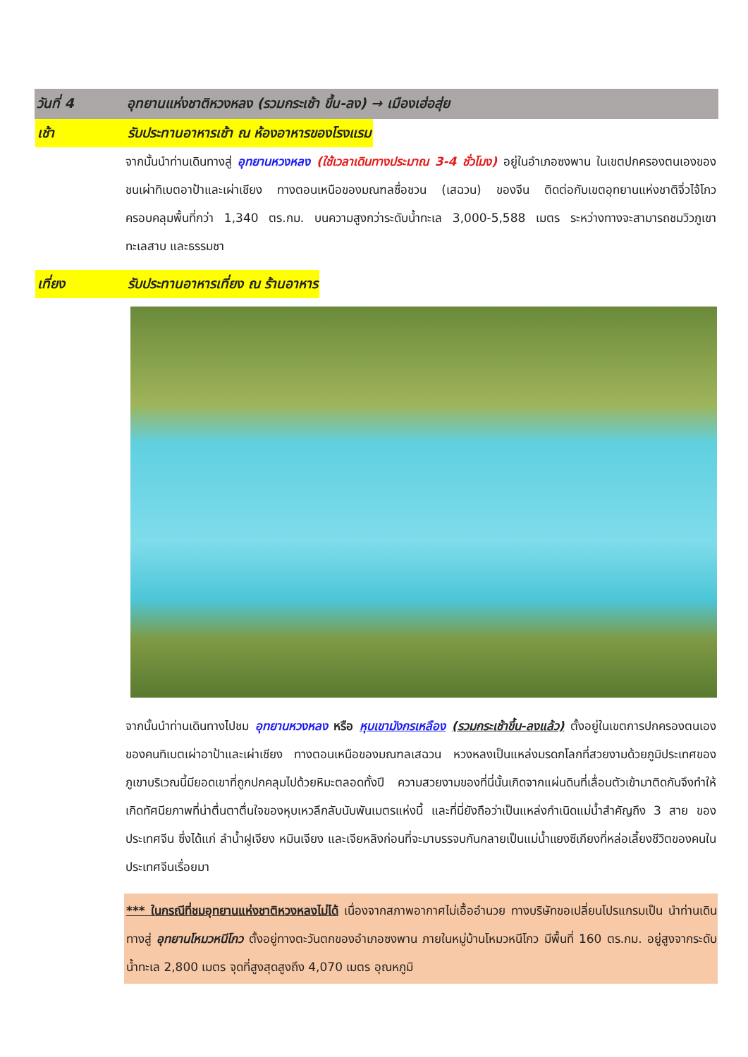วันที่ 4 อุทยานแห่งชาติหวงหลง (รวมกระเช้า ขึ้น-ลง) → เมืองเฮ่อสุ่ย
เช้า รับประทานอาหารเช้า ณ ห้องอาหารของโรงแรม
จากนั้นนำท่านเดินทางสู่ อุทยานหวงหลง (ใช้เวลาเดินทางประมาณ 3-4 ชั่วโมง) อยู่ในอำเภอซงพาน ในเขตปกครองตนเองของชนเผ่าทิเบตอาป้าและเผ่าเชียง ทางตอนเหนือของมณฑลซื่อชวน (เสฉวน) ของจีน ติดต่อกับเขตอุทยานแห่งชาติจิ่วไจ้โกว ครอบคลุมพื้นที่กว่า 1,340 ตร.กม. บนความสูงกว่าระดับน้ำทะเล 3,000-5,588 เมตร ระหว่างทางจะสามารถชมวิวภูเขา ทะเลสาบ และธรรมชา
เที่ยง รับประทานอาหารเที่ยง ณ ร้านอาหาร
จากนั้นนำท่านเดินทางไปชม อุทยานหวงหลง หรือ หุบเขามังกรเหลือง (รวมกระเช้าขึ้น-ลงแล้ว) ตั้งอยู่ในเขตการปกครองตนเองของคนทิเบตเผ่าอาป้าและเผ่าเชียง ทางตอนเหนือของมณฑลเสฉวน หวงหลงเป็นแหล่งมรดกโลกที่สวยงามด้วยภูมิประเทศของภูเขาบริเวณนี้มียอดเขาที่ถูกปกคลุมไปด้วยหิมะตลอดทั้งปี ความสวยงามของที่นี่นั้นเกิดจากแผ่นดินที่เลื่อนตัวเข้ามาติดกันจึงทำให้เกิดทัศนียภาพที่น่าตื่นตาตื่นใจของหุบเหวลึกลับนับพันเมตรแห่งนี้ และที่นี่ยังถือว่าเป็นแหล่งกำเนิดแม่น้ำสำคัญถึง 3 สาย ของประเทศจีน ซึ่งได้แก่ ลำน้ำฝูเจียง หมินเจียง และเจียหลิงก่อนที่จะมาบรรจบกันกลายเป็นแม่น้ำแยงซีเกียงที่หล่อเลี้ยงชีวิตของคนในประเทศจีนเรื่อยมา
*** ในกรณีที่ชมอุทยานแห่งชาติหวงหลงไม่ได้ เนื่องจากสภาพอากาศไม่เอื้ออำนวย ทางบริษัทขอเปลี่ยนโปรแกรมเป็น นำท่านเดินทางสู่ อุทยานโหมวหนีโกว ตั้งอยู่ทางตะวันตกของอำเภอซงพาน ภายในหมู่บ้านโหมวหนีโกว มีพื้นที่ 160 ตร.กม. อยู่สูงจากระดับน้ำทะเล 2,800 เมตร จุดที่สูงสุดสูงถึง 4,070 เมตร อุณหภูมิ